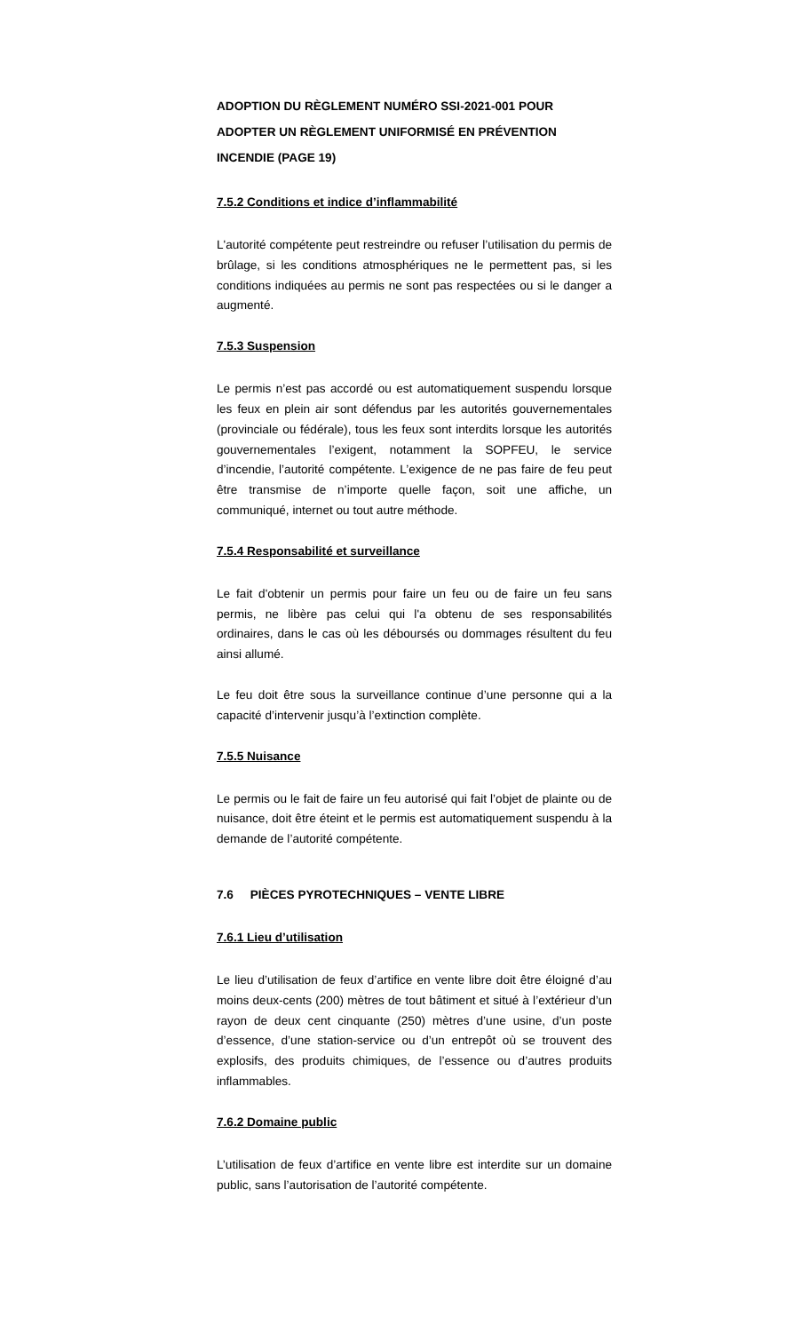ADOPTION DU RÈGLEMENT NUMÉRO SSI-2021-001 POUR ADOPTER UN RÈGLEMENT UNIFORMISÉ EN PRÉVENTION INCENDIE (PAGE 19)
7.5.2 Conditions et indice d’inflammabilité
L'autorité compétente peut restreindre ou refuser l’utilisation du permis de brûlage, si les conditions atmosphériques ne le permettent pas, si les conditions indiquées au permis ne sont pas respectées ou si le danger a augmenté.
7.5.3 Suspension
Le permis n’est pas accordé ou est automatiquement suspendu lorsque les feux en plein air sont défendus par les autorités gouvernementales (provinciale ou fédérale), tous les feux sont interdits lorsque les autorités gouvernementales l’exigent, notamment la SOPFEU, le service d’incendie, l’autorité compétente. L’exigence de ne pas faire de feu peut être transmise de n’importe quelle façon, soit une affiche, un communiqué, internet ou tout autre méthode.
7.5.4 Responsabilité et surveillance
Le fait d'obtenir un permis pour faire un feu ou de faire un feu sans permis, ne libère pas celui qui l'a obtenu de ses responsabilités ordinaires, dans le cas où les déboursés ou dommages résultent du feu ainsi allumé.
Le feu doit être sous la surveillance continue d’une personne qui a la capacité d’intervenir jusqu’à l’extinction complète.
7.5.5 Nuisance
Le permis ou le fait de faire un feu autorisé qui fait l’objet de plainte ou de nuisance, doit être éteint et le permis est automatiquement suspendu à la demande de l’autorité compétente.
7.6 PIÈCES PYROTECHNIQUES – VENTE LIBRE
7.6.1 Lieu d’utilisation
Le lieu d’utilisation de feux d’artifice en vente libre doit être éloigné d’au moins deux-cents (200) mètres de tout bâtiment et situé à l’extérieur d’un rayon de deux cent cinquante (250) mètres d’une usine, d’un poste d’essence, d’une station-service ou d’un entrepôt où se trouvent des explosifs, des produits chimiques, de l’essence ou d’autres produits inflammables.
7.6.2 Domaine public
L’utilisation de feux d’artifice en vente libre est interdite sur un domaine public, sans l’autorisation de l’autorité compétente.